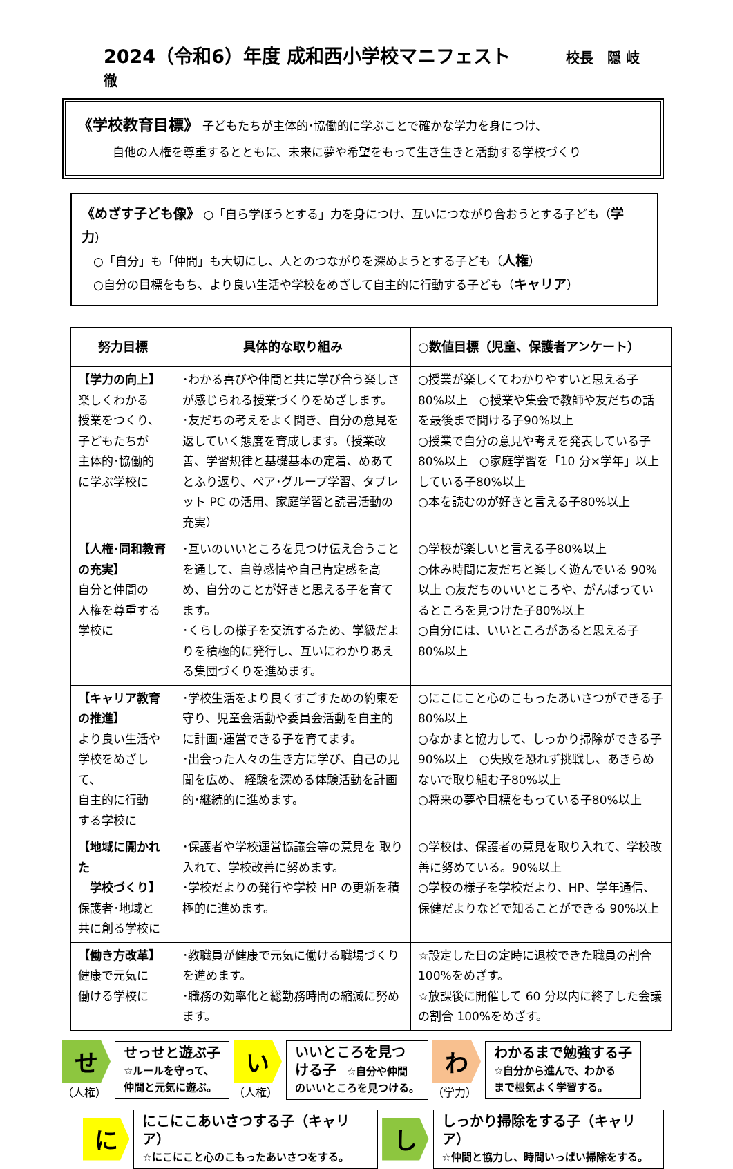2024（令和6）年度 成和西小学校マニフェスト 校長　隠 岐　徹
《学校教育目標》 子どもたちが主体的･協働的に学ぶことで確かな学力を身につけ、
　　　自他の人権を尊重するとともに、未来に夢や希望をもって生き生きと活動する学校づくり
《めざす子ども像》 ○「自ら学ぼうとする」力を身につけ、互いにつながり合おうとする子ども（学力）
　○「自分」も「仲間」も大切にし、人とのつながりを深めようとする子ども（人権）
　○自分の目標をもち、より良い生活や学校をめざして自主的に行動する子ども（キャリア）
| 努力目標 | 具体的な取り組み | ○数値目標（児童、保護者アンケート） |
| --- | --- | --- |
| 【学力の向上】 楽しくわかる 授業をつくり、 子どもたちが 主体的･協働的 に学ぶ学校に | ･わかる喜びや仲間と共に学び合う楽しさが感じられる授業づくりをめざします。 ･友だちの考えをよく聞き、自分の意見を返していく態度を育成します。（授業改善、学習規律と基礎基本の定着、めあてとふり返り、ペア･グループ学習、タブレット PC の活用、家庭学習と読書活動の充実） | ○授業が楽しくてわかりやすいと思える子80%以上 ○授業や集会で教師や友だちの話を最後まで聞ける子90%以上 ○授業で自分の意見や考えを発表している子80%以上 ○家庭学習を「10 分×学年」以上している子80%以上 ○本を読むのが好きと言える子80%以上 |
| 【人権･同和教育の充実】 自分と仲間の 人権を尊重する 学校に | ･互いのいいところを見つけ伝え合うことを通して、自尊感情や自己肯定感を高め、自分のことが好きと思える子を育てます。 ･くらしの様子を交流するため、学級だよりを積極的に発行し、互いにわかりあえる集団づくりを進めます。 | ○学校が楽しいと言える子80%以上 ○休み時間に友だちと楽しく遊んでいる 90%以上 ○友だちのいいところや、がんばっているところを見つけた子80%以上 ○自分には、いいところがあると思える子80%以上 |
| 【キャリア教育の推進】 より良い生活や 学校をめざして、 自主的に行動 する学校に | ･学校生活をより良くすごすための約束を守り、児童会活動や委員会活動を自主的に計画･運営できる子を育てます。 ･出会った人々の生き方に学び、自己の見聞を広め、 経験を深める体験活動を計画的･継続的に進めます。 | ○にこにこと心のこもったあいさつができる子80%以上 ○なかまと協力して、しっかり掃除ができる子90%以上 ○失敗を恐れず挑戦し、あきらめないで取り組む子80%以上 ○将来の夢や目標をもっている子80%以上 |
| 【地域に開かれた 学校づくり】 保護者･地域と 共に創る学校に | ･保護者や学校運営協議会等の意見を 取り入れて、学校改善に努めます。 ･学校だよりの発行や学校 HP の更新を積極的に進めます。 | ○学校は、保護者の意見を取り入れて、学校改善に努めている。90%以上 ○学校の様子を学校だより、HP、学年通信、保健だよりなどで知ることができる 90%以上 |
| 【働き方改革】 健康で元気に 働ける学校に | ･教職員が健康で元気に働ける職場づくりを進めます。 ･職務の効率化と総勤務時間の縮減に努めます。 | ☆設定した日の定時に退校できた職員の割合100%をめざす。 ☆放課後に開催して 60 分以内に終了した会議の割合 100%をめざす。 |
せ
（人権）
せっせと遊ぶ子
☆ルールを守って、
仲間と元気に遊ぶ。
い
（人権）
いいところを見つ
ける子　☆自分や仲間
のいいところを見つける。
わ
（学力）
わかるまで勉強する子
☆自分から進んで、わかる
まで根気よく学習する。
に
にこにこあいさつする子（キャリア）
☆にこにこと心のこもったあいさつをする。
し
しっかり掃除をする子（キャリア）
☆仲間と協力し、時間いっぱい掃除をする。